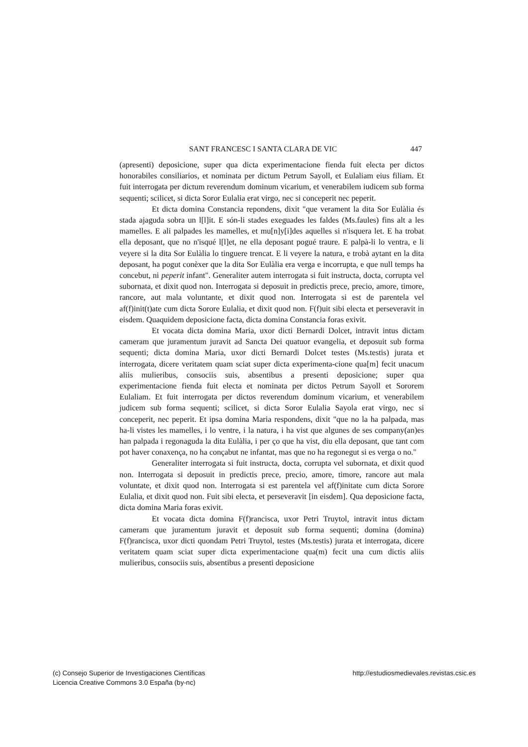SANT FRANCESC I SANTA CLARA DE VIC 447
(apresenti) deposicione, super qua dicta experimentacione fienda fuit electa per dictos honorabiles consiliarios, et nominata per dictum Petrum Sayoll, et Eulaliam eius filiam. Et fuit interrogata per dictum reverendum dominum vicarium, et venerabilem iudicem sub forma sequenti; scilicet, si dicta Soror Eulalia erat virgo, nec si conceperit nec peperit.
Et dicta domina Constancia repondens, dixit "que verament la dita Sor Eulàlia és stada ajaguda sobra un l[l]it. E són-li stades exeguades les faldes (Ms.faules) fins alt a les mamelles. E ali palpades les mamelles, et mu[n]y[i]des aquelles si n'isquera let. E ha trobat ella deposant, que no n'isqué l[l]et, ne ella deposant pogué traure. E palpà-li lo ventra, e li veyere si la dita Sor Eulàlia lo tinguere trencat. E li veyere la natura, e trobà aytant en la dita deposant, ha pogut conèxer que la dita Sor Eulàlia era verga e incorrupta, e que null temps ha concebut, ni peperit infant". Generaliter autem interrogata si fuit instructa, docta, corrupta vel subornata, et dixit quod non. Interrogata si deposuit in predictis prece, precio, amore, timore, rancore, aut mala voluntante, et dixit quod non. Interrogata si est de parentela vel af(f)init(t)ate cum dicta Sorore Eulalia, et dixit quod non. F(f)uit sibi electa et perseveravit in eisdem. Quaquidem deposicione facta, dicta domina Constancia foras exivit.
Et vocata dicta domina Maria, uxor dicti Bernardi Dolcet, intravit intus dictam cameram que juramentum juravit ad Sancta Dei quatuor evangelia, et deposuit sub forma sequenti; dicta domina Maria, uxor dicti Bernardi Dolcet testes (Ms.testis) jurata et interrogata, dicere veritatem quam sciat super dicta experimenta-cione qua[m] fecit unacum aliis mulieribus, consociis suis, absentibus a presenti deposicione; super qua experimentacione fienda fuit electa et nominata per dictos Petrum Sayoll et Sororem Eulaliam. Et fuit interrogata per dictos reverendum dominum vicarium, et venerabilem judicem sub forma sequenti; scilicet, si dicta Soror Eulalia Sayola erat virgo, nec si conceperit, nec peperit. Et ipsa domina Maria respondens, dixit "que no la ha palpada, mas ha-li vistes les mamelles, i lo ventre, i la natura, i ha vist que algunes de ses company(an)es han palpada i regonaguda la dita Eulàlia, i per ço que ha vist, diu ella deposant, que tant com pot haver conaxença, no ha conçabut ne infantat, mas que no ha regonegut si es verga o no."
Generaliter interrogata si fuit instructa, docta, corrupta vel subornata, et dixit quod non. Interrogata si deposuit in predictis prece, precio, amore, timore, rancore aut mala voluntate, et dixit quod non. Interrogata si est parentela vel af(f)initate cum dicta Sorore Eulalia, et dixit quod non. Fuit sibi electa, et perseveravit [in eisdem]. Qua deposicione facta, dicta domina Maria foras exivit.
Et vocata dicta domina F(f)rancisca, uxor Petri Truytol, intravit intus dictam cameram que juramentum juravit et deposuit sub forma sequenti; domina (domina) F(f)rancisca, uxor dicti quondam Petri Truytol, testes (Ms.testis) jurata et interrogata, dicere veritatem quam sciat super dicta experimentacione qua(m) fecit una cum dictis aliis mulieribus, consociis suis, absentibus a presenti deposicione
(c) Consejo Superior de Investigaciones Científicas
Licencia Creative Commons 3.0 España (by-nc)
http://estudiosmedievales.revistas.csic.es